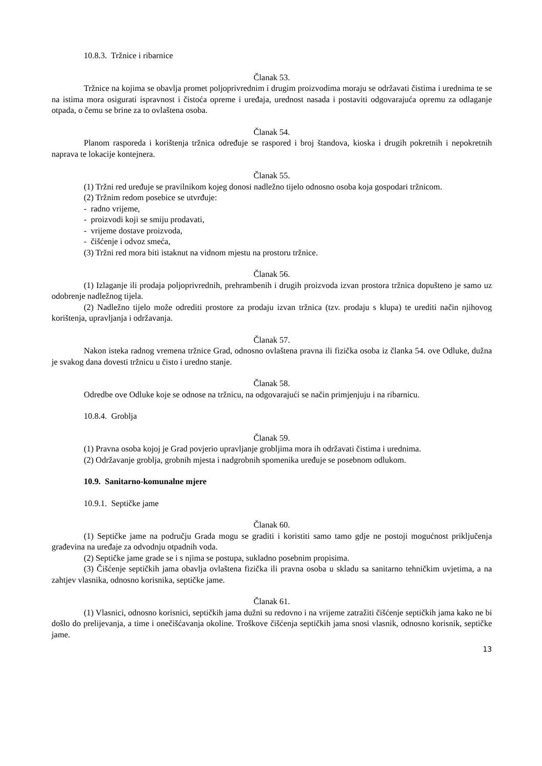10.8.3. Tržnice i ribarnice
Članak 53.
Tržnice na kojima se obavlja promet poljoprivrednim i drugim proizvodima moraju se održavati čistima i urednima te se na istima mora osigurati ispravnost i čistoća opreme i uređaja, urednost nasada i postaviti odgovarajuća opremu za odlaganje otpada, o čemu se brine za to ovlaštena osoba.
Članak 54.
Planom rasporeda i korištenja tržnica određuje se raspored i broj štandova, kioska i drugih pokretnih i nepokretnih naprava te lokacije kontejnera.
Članak 55.
(1) Tržni red uređuje se pravilnikom kojeg donosi nadležno tijelo odnosno osoba koja gospodari tržnicom.
(2) Tržnim redom posebice se utvrđuje:
- radno vrijeme,
- proizvodi koji se smiju prodavati,
- vrijeme dostave proizvoda,
- čišćenje i odvoz smeća,
(3) Tržni red mora biti istaknut na vidnom mjestu na prostoru tržnice.
Članak 56.
(1) Izlaganje ili prodaja poljoprivrednih, prehrambenih i drugih proizvoda izvan prostora tržnica dopušteno je samo uz odobrenje nadležnog tijela.
(2) Nadležno tijelo može odrediti prostore za prodaju izvan tržnica (tzv. prodaju s klupa) te urediti način njihovog korištenja, upravljanja i održavanja.
Članak 57.
Nakon isteka radnog vremena tržnice Grad, odnosno ovlaštena pravna ili fizička osoba iz članka 54. ove Odluke, dužna je svakog dana dovesti tržnicu u čisto i uredno stanje.
Članak 58.
Odredbe ove Odluke koje se odnose na tržnicu, na odgovarajući se način primjenjuju i na ribarnicu.
10.8.4. Groblja
Članak 59.
(1) Pravna osoba kojoj je Grad povjerio upravljanje grobljima mora ih održavati čistima i urednima.
(2) Održavanje groblja, grobnih mjesta i nadgrobnih spomenika uređuje se posebnom odlukom.
10.9. Sanitarno-komunalne mjere
10.9.1. Septičke jame
Članak 60.
(1) Septičke jame na području Grada mogu se graditi i koristiti samo tamo gdje ne postoji mogućnost priključenja građevina na uređaje za odvodnju otpadnih voda.
(2) Septičke jame grade se i s njima se postupa, sukladno posebnim propisima.
(3) Čišćenje septičkih jama obavlja ovlaštena fizička ili pravna osoba u skladu sa sanitarno tehničkim uvjetima, a na zahtjev vlasnika, odnosno korisnika, septičke jame.
Članak 61.
(1) Vlasnici, odnosno korisnici, septičkih jama dužni su redovno i na vrijeme zatražiti čišćenje septičkih jama kako ne bi došlo do prelijevanja, a time i onečišćavanja okoline. Troškove čišćenja septičkih jama snosi vlasnik, odnosno korisnik, septičke jame.
13